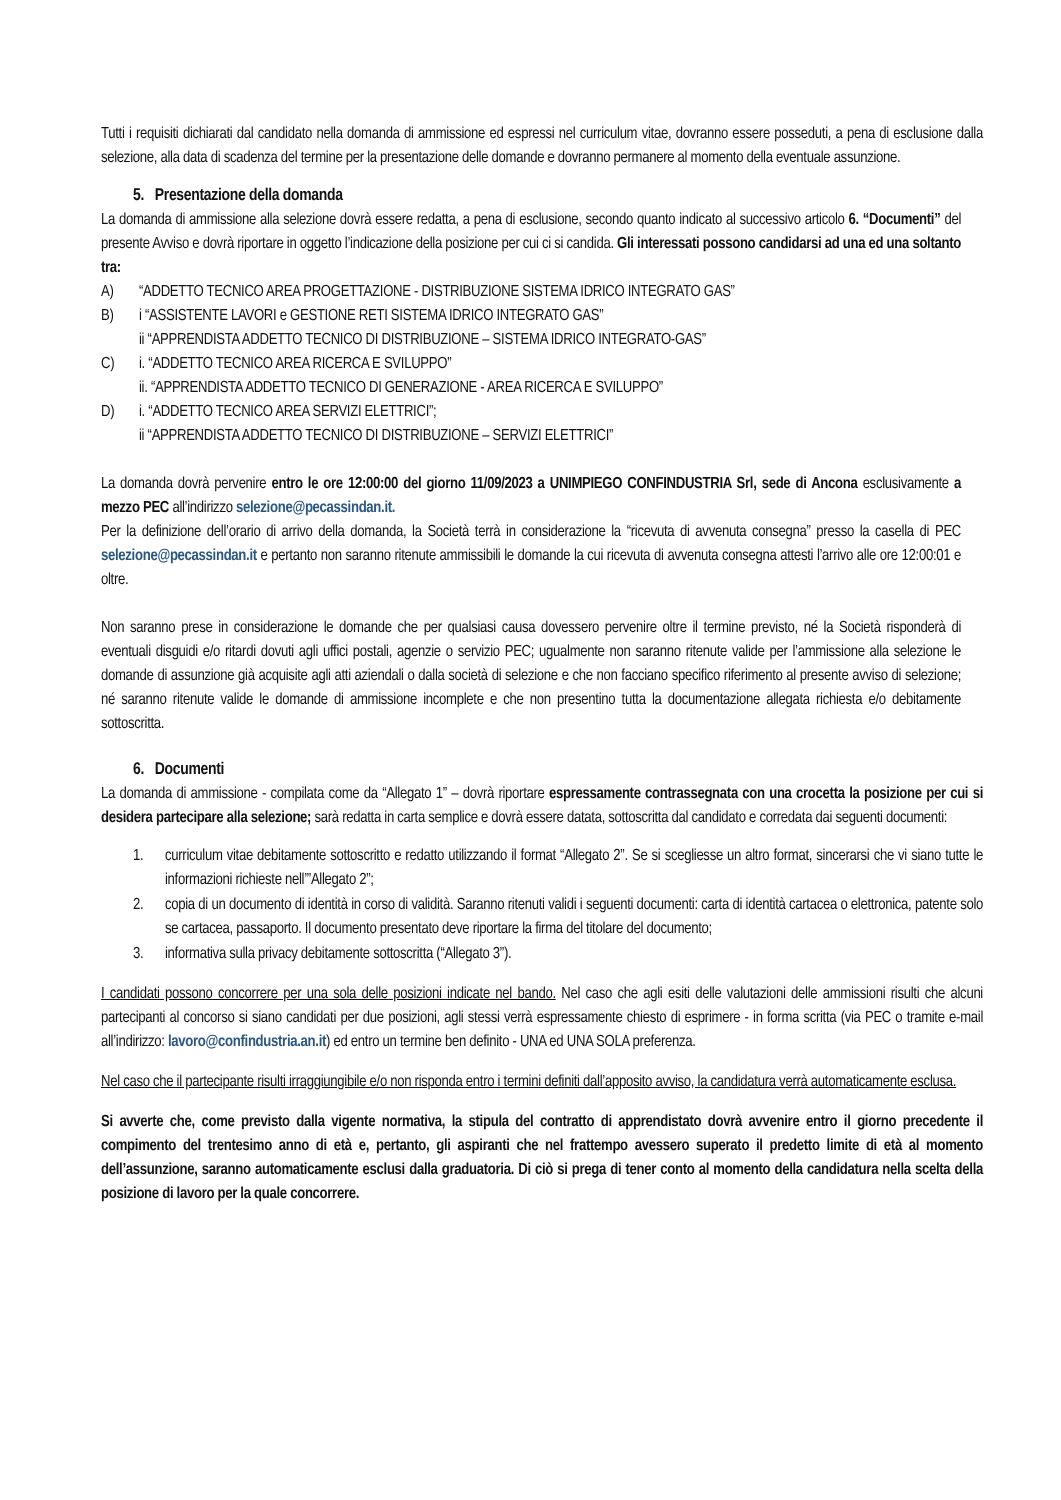Tutti i requisiti dichiarati dal candidato nella domanda di ammissione ed espressi nel curriculum vitae, dovranno essere posseduti, a pena di esclusione dalla selezione, alla data di scadenza del termine per la presentazione delle domande e dovranno permanere al momento della eventuale assunzione.
5. Presentazione della domanda
La domanda di ammissione alla selezione dovrà essere redatta, a pena di esclusione, secondo quanto indicato al successivo articolo 6. “Documenti” del presente Avviso e dovrà riportare in oggetto l’indicazione della posizione per cui ci si candida. Gli interessati possono candidarsi ad una ed una soltanto tra:
A) “ADDETTO TECNICO AREA PROGETTAZIONE - DISTRIBUZIONE SISTEMA IDRICO INTEGRATO GAS”
B) i “ASSISTENTE LAVORI e GESTIONE RETI SISTEMA IDRICO INTEGRATO GAS”
ii “APPRENDISTA ADDETTO TECNICO DI DISTRIBUZIONE – SISTEMA IDRICO INTEGRATO-GAS”
C) i. “ADDETTO TECNICO AREA RICERCA E SVILUPPO”
ii. “APPRENDISTA ADDETTO TECNICO DI GENERAZIONE - AREA RICERCA E SVILUPPO”
D) i. “ADDETTO TECNICO AREA SERVIZI ELETTRICI”;
ii “APPRENDISTA ADDETTO TECNICO DI DISTRIBUZIONE – SERVIZI ELETTRICI”
La domanda dovrà pervenire entro le ore 12:00:00 del giorno 11/09/2023 a UNIMPIEGO CONFINDUSTRIA Srl, sede di Ancona esclusivamente a mezzo PEC all’indirizzo selezione@pecassindan.it.
Per la definizione dell’orario di arrivo della domanda, la Società terrà in considerazione la “ricevuta di avvenuta consegna” presso la casella di PEC selezione@pecassindan.it e pertanto non saranno ritenute ammissibili le domande la cui ricevuta di avvenuta consegna attesti l’arrivo alle ore 12:00:01 e oltre.
Non saranno prese in considerazione le domande che per qualsiasi causa dovessero pervenire oltre il termine previsto, né la Società risponderà di eventuali disguidi e/o ritardi dovuti agli uffici postali, agenzie o servizio PEC; ugualmente non saranno ritenute valide per l’ammissione alla selezione le domande di assunzione già acquisite agli atti aziendali o dalla società di selezione e che non facciano specifico riferimento al presente avviso di selezione; né saranno ritenute valide le domande di ammissione incomplete e che non presentino tutta la documentazione allegata richiesta e/o debitamente sottoscritta.
6. Documenti
La domanda di ammissione - compilata come da “Allegato 1” – dovrà riportare espressamente contrassegnata con una crocetta la posizione per cui si desidera partecipare alla selezione; sarà redatta in carta semplice e dovrà essere datata, sottoscritta dal candidato e corredata dai seguenti documenti:
1. curriculum vitae debitamente sottoscritto e redatto utilizzando il format “Allegato 2”. Se si scegliesse un altro format, sincerarsi che vi siano tutte le informazioni richieste nell’”Allegato 2”;
2. copia di un documento di identità in corso di validità. Saranno ritenuti validi i seguenti documenti: carta di identità cartacea o elettronica, patente solo se cartacea, passaporto. Il documento presentato deve riportare la firma del titolare del documento;
3. informativa sulla privacy debitamente sottoscritta (“Allegato 3”).
I candidati possono concorrere per una sola delle posizioni indicate nel bando. Nel caso che agli esiti delle valutazioni delle ammissioni risulti che alcuni partecipanti al concorso si siano candidati per due posizioni, agli stessi verrà espressamente chiesto di esprimere - in forma scritta (via PEC o tramite e-mail all’indirizzo: lavoro@confindustria.an.it) ed entro un termine ben definito - UNA ed UNA SOLA preferenza.
Nel caso che il partecipante risulti irraggiungibile e/o non risponda entro i termini definiti dall’apposito avviso, la candidatura verrà automaticamente esclusa.
Si avverte che, come previsto dalla vigente normativa, la stipula del contratto di apprendistato dovrà avvenire entro il giorno precedente il compimento del trentesimo anno di età e, pertanto, gli aspiranti che nel frattempo avessero superato il predetto limite di età al momento dell’assunzione, saranno automaticamente esclusi dalla graduatoria. Di ciò si prega di tener conto al momento della candidatura nella scelta della posizione di lavoro per la quale concorrere.